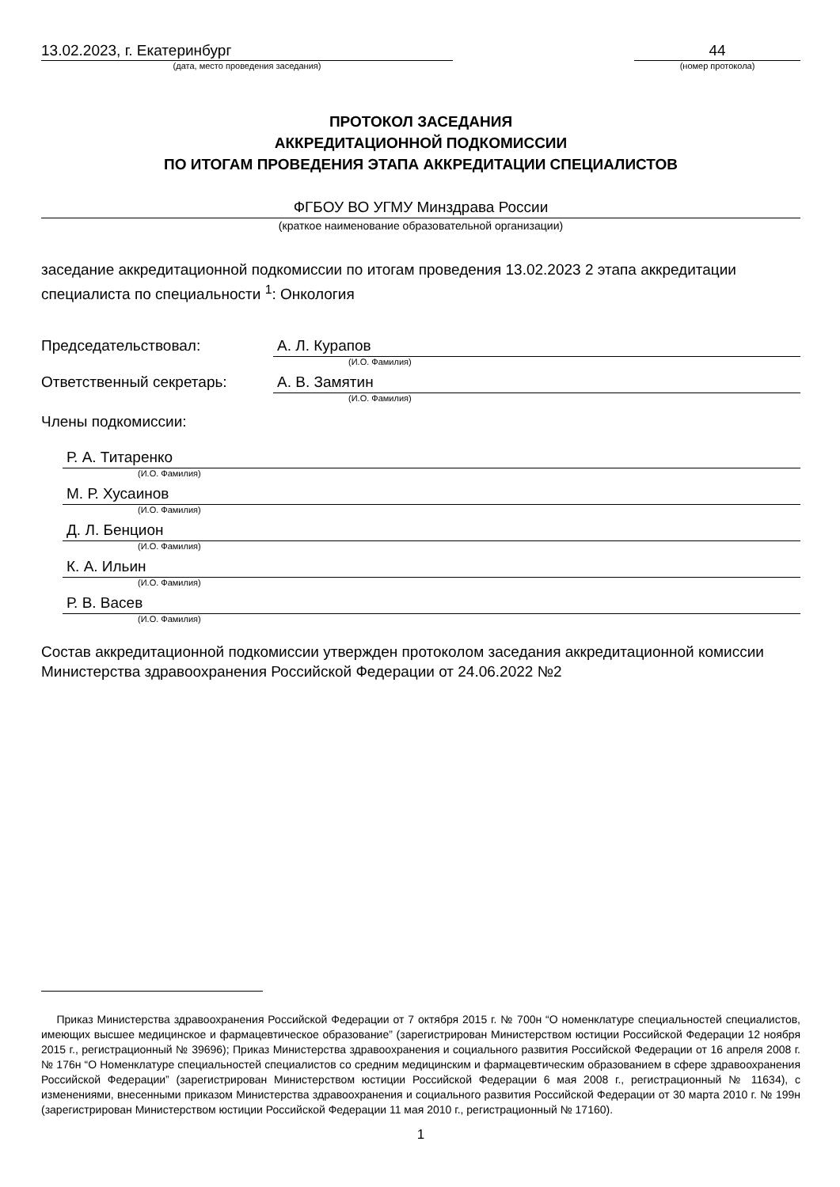13.02.2023, г. Екатеринбург
(дата, место проведения заседания)
44
(номер протокола)
ПРОТОКОЛ ЗАСЕДАНИЯ
АККРЕДИТАЦИОННОЙ ПОДКОМИССИИ
ПО ИТОГАМ ПРОВЕДЕНИЯ ЭТАПА АККРЕДИТАЦИИ СПЕЦИАЛИСТОВ
ФГБОУ ВО УГМУ Минздрава России
(краткое наименование образовательной организации)
заседание аккредитационной подкомиссии по итогам проведения 13.02.2023 2 этапа аккредитации специалиста по специальности <sup>1</sup>: Онкология
Председательствовал: А. Л. Курапов
(И.О. Фамилия)
Ответственный секретарь: А. В. Замятин
(И.О. Фамилия)
Члены подкомиссии:
Р. А. Титаренко
(И.О. Фамилия)
М. Р. Хусаинов
(И.О. Фамилия)
Д. Л. Бенцион
(И.О. Фамилия)
К. А. Ильин
(И.О. Фамилия)
Р. В. Васев
(И.О. Фамилия)
Состав аккредитационной подкомиссии утвержден протоколом заседания аккредитационной комиссии Министерства здравоохранения Российской Федерации от 24.06.2022 №2
Приказ Министерства здравоохранения Российской Федерации от 7 октября 2015 г. № 700н “О номенклатуре специальностей специалистов, имеющих высшее медицинское и фармацевтическое образование” (зарегистрирован Министерством юстиции Российской Федерации 12 ноября 2015 г., регистрационный № 39696); Приказ Министерства здравоохранения и социального развития Российской Федерации от 16 апреля 2008 г. № 176н “О Номенклатуре специальностей специалистов со средним медицинским и фармацевтическим образованием в сфере здравоохранения Российской Федерации” (зарегистрирован Министерством юстиции Российской Федерации 6 мая 2008 г., регистрационный № 11634), с изменениями, внесенными приказом Министерства здравоохранения и социального развития Российской Федерации от 30 марта 2010 г. № 199н (зарегистрирован Министерством юстиции Российской Федерации 11 мая 2010 г., регистрационный № 17160).
1